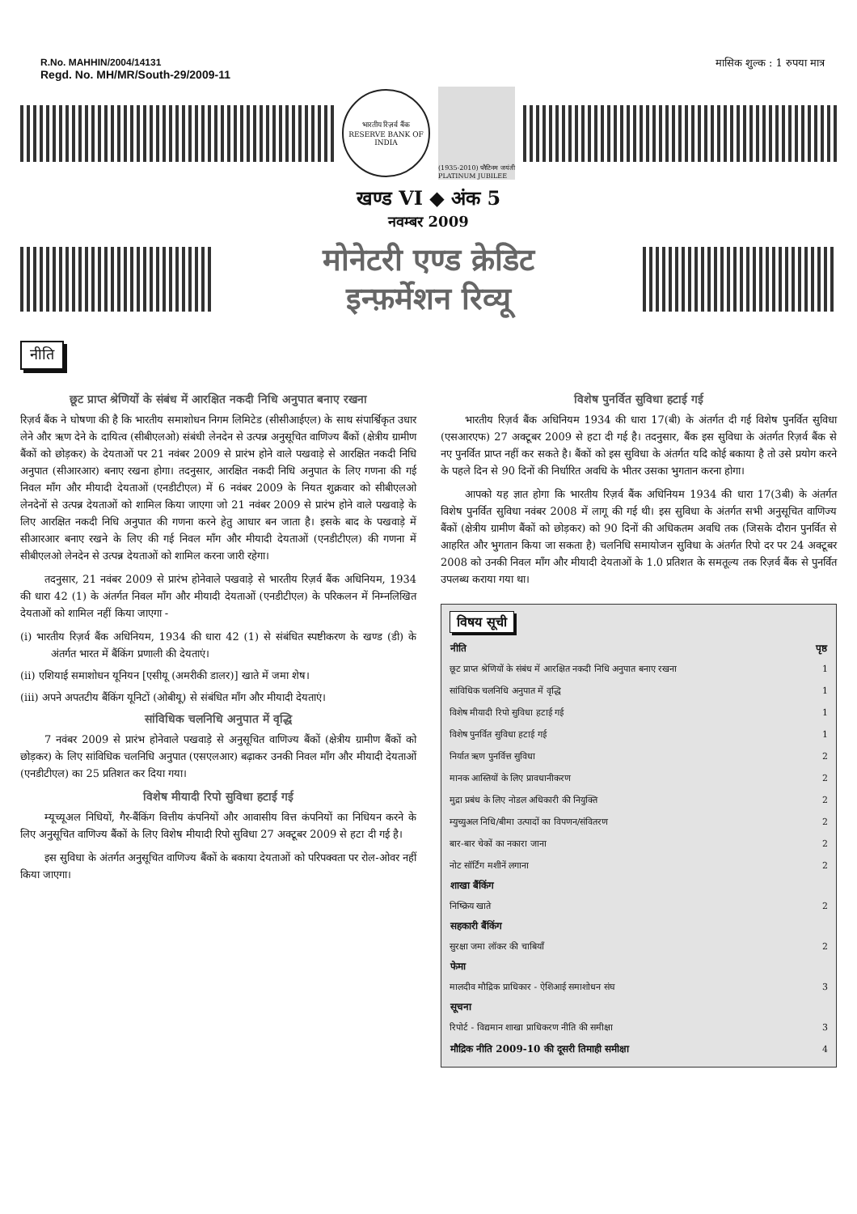R.No. MAHHIN/2004/14131
Regd. No. MH/MR/South-29/2009-11
मासिक शुल्क : 1 रुपया मात्र
भारतीय रिज़र्व बैंक
RESERVE BANK OF INDIA
(1935-2010) प्लैटिनम जयंती PLATINUM JUBILEE
खण्ड VI ◆ अंक 5
नवम्बर 2009
मोनेटरी एण्ड क्रेडिट
इन्फ़र्मेशन रिव्यू
नीति
छूट प्राप्त श्रेणियों के संबंध में आरक्षित नकदी निधि अनुपात बनाए रखना
रिज़र्व बैंक ने घोषणा की है कि भारतीय समाशोधन निगम लिमिटेड (सीसीआईएल) के साथ संपार्श्विकृत उधार लेने और ऋण देने के दायित्व (सीबीएलओ) संबंधी लेनदेन से उत्पन्न अनुसूचित वाणिज्य बैंकों (क्षेत्रीय ग्रामीण बैंकों को छोड़कर) के देयताओं पर 21 नवंबर 2009 से प्रारंभ होने वाले पखवाड़े से आरक्षित नकदी निधि अनुपात (सीआरआर) बनाए रखना होगा। तदनुसार, आरक्षित नकदी निधि अनुपात के लिए गणना की गई निवल माँग और मीयादी देयताओं (एनडीटीएल) में 6 नवंबर 2009 के नियत शुक्रवार को सीबीएलओ लेनदेनों से उत्पन्न देयताओं को शामिल किया जाएगा जो 21 नवंबर 2009 से प्रारंभ होने वाले पखवाड़े के लिए आरक्षित नकदी निधि अनुपात की गणना करने हेतु आधार बन जाता है। इसके बाद के पखवाड़े में सीआरआर बनाए रखने के लिए की गई निवल माँग और मीयादी देयताओं (एनडीटीएल) की गणना में सीबीएलओ लेनदेन से उत्पन्न देयताओं को शामिल करना जारी रहेगा।
तदनुसार, 21 नवंबर 2009 से प्रारंभ होनेवाले पखवाड़े से भारतीय रिज़र्व बैंक अधिनियम, 1934 की धारा 42 (1) के अंतर्गत निवल माँग और मीयादी देयताओं (एनडीटीएल) के परिकलन में निम्नलिखित देयताओं को शामिल नहीं किया जाएगा -
(i) भारतीय रिज़र्व बैंक अधिनियम, 1934 की धारा 42 (1) से संबंधित स्पष्टीकरण के खण्ड (डी) के अंतर्गत भारत में बैंकिंग प्रणाली की देयताएं।
(ii) एशियाई समाशोधन यूनियन [एसीयू (अमरीकी डालर)] खाते में जमा शेष।
(iii) अपने अपतटीय बैंकिंग यूनिटों (ओबीयू) से संबंधित माँग और मीयादी देयताएं।
सांविधिक चलनिधि अनुपात में वृद्धि
7 नवंबर 2009 से प्रारंभ होनेवाले पखवाड़े से अनुसूचित वाणिज्य बैंकों (क्षेत्रीय ग्रामीण बैंकों को छोड़कर) के लिए सांविधिक चलनिधि अनुपात (एसएलआर) बढ़ाकर उनकी निवल माँग और मीयादी देयताओं (एनडीटीएल) का 25 प्रतिशत कर दिया गया।
विशेष मीयादी रिपो सुविधा हटाई गई
म्यूच्यूअल निधियों, गैर-बैंकिंग वित्तीय कंपनियों और आवासीय वित्त कंपनियों का निधियन करने के लिए अनुसूचित वाणिज्य बैंकों के लिए विशेष मीयादी रिपो सुविधा 27 अक्टूबर 2009 से हटा दी गई है।
इस सुविधा के अंतर्गत अनुसूचित वाणिज्य बैंकों के बकाया देयताओं को परिपक्वता पर रोल-ओवर नहीं किया जाएगा।
विशेष पुनर्वित सुविधा हटाई गई
भारतीय रिज़र्व बैंक अधिनियम 1934 की धारा 17(बी) के अंतर्गत दी गई विशेष पुनर्वित सुविधा (एसआरएफ) 27 अक्टूबर 2009 से हटा दी गई है। तदनुसार, बैंक इस सुविधा के अंतर्गत रिज़र्व बैंक से नए पुनर्वित प्राप्त नहीं कर सकते है। बैंकों को इस सुविधा के अंतर्गत यदि कोई बकाया है तो उसे प्रयोग करने के पहले दिन से 90 दिनों की निर्धारित अवधि के भीतर उसका भुगतान करना होगा।
आपको यह ज्ञात होगा कि भारतीय रिज़र्व बैंक अधिनियम 1934 की धारा 17(3बी) के अंतर्गत विशेष पुनर्वित सुविधा नवंबर 2008 में लागू की गई थी। इस सुविधा के अंतर्गत सभी अनुसूचित वाणिज्य बैंकों (क्षेत्रीय ग्रामीण बैंकों को छोड़कर) को 90 दिनों की अधिकतम अवधि तक (जिसके दौरान पुनर्वित से आहरित और भुगतान किया जा सकता है) चलनिधि समायोजन सुविधा के अंतर्गत रिपो दर पर 24 अक्टूबर 2008 को उनकी निवल माँग और मीयादी देयताओं के 1.0 प्रतिशत के समतूल्य तक रिज़र्व बैंक से पुनर्वित उपलब्ध कराया गया था।
विषय सूची
| नीति | पृष्ठ |
| --- | --- |
| छूट प्राप्त श्रेणियों के संबंध में आरक्षित नकदी निधि अनुपात बनाए रखना | 1 |
| सांविधिक चलनिधि अनुपात में वृद्धि | 1 |
| विशेष मीयादी रिपो सुविधा हटाई गई | 1 |
| विशेष पुनर्वित सुविधा हटाई गई | 1 |
| निर्यात ऋण पुनर्वित्त सुविधा | 2 |
| मानक आस्तियों के लिए प्रावधानीकरण | 2 |
| मुद्रा प्रबंध के लिए नोडल अधिकारी की नियुक्ति | 2 |
| म्युच्युअल निधि/बीमा उत्पादों का विपणन/संवितरण | 2 |
| बार-बार चेकों का नकारा जाना | 2 |
| नोट सॉर्टिंग मशीनें लगाना | 2 |
| शाखा बैंकिंग | |
| निष्क्रिय खाते | 2 |
| सहकारी बैंकिंग | |
| सुरक्षा जमा लॉकर की चाबियाँ | 2 |
| फेमा | |
| मालदीव मौद्रिक प्राधिकार - ऐशिआई समाशोधन संघ | 3 |
| सूचना | |
| रिपोर्ट - विद्यमान शाखा प्राधिकरण नीति की समीक्षा | 3 |
| मौद्रिक नीति 2009-10 की दूसरी तिमाही समीक्षा | 4 |